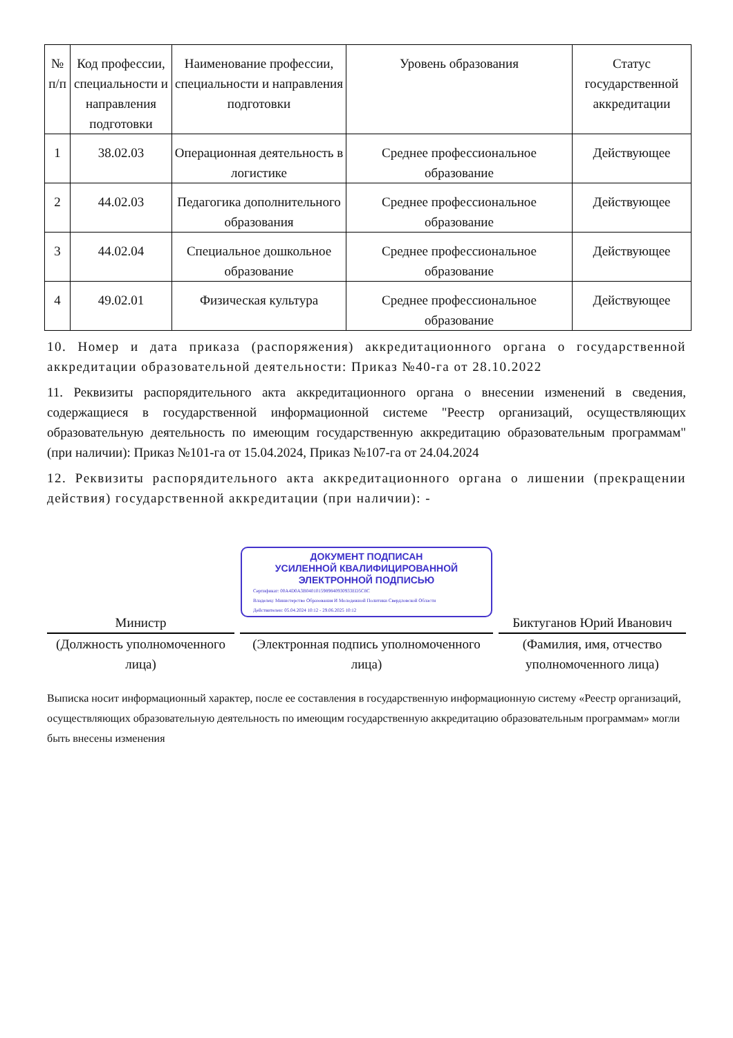| № п/п | Код профессии, специальности и направления подготовки | Наименование профессии, специальности и направления подготовки | Уровень образования | Статус государственной аккредитации |
| --- | --- | --- | --- | --- |
| 1 | 38.02.03 | Операционная деятельность в логистике | Среднее профессиональное образование | Действующее |
| 2 | 44.02.03 | Педагогика дополнительного образования | Среднее профессиональное образование | Действующее |
| 3 | 44.02.04 | Специальное дошкольное образование | Среднее профессиональное образование | Действующее |
| 4 | 49.02.01 | Физическая культура | Среднее профессиональное образование | Действующее |
10. Номер и дата приказа (распоряжения) аккредитационного органа о государственной аккредитации образовательной деятельности: Приказ №40-га от 28.10.2022
11. Реквизиты распорядительного акта аккредитационного органа о внесении изменений в сведения, содержащиеся в государственной информационной системе "Реестр организаций, осуществляющих образовательную деятельность по имеющим государственную аккредитацию образовательным программам" (при наличии): Приказ №101-га от 15.04.2024, Приказ №107-га от 24.04.2024
12. Реквизиты распорядительного акта аккредитационного органа о лишении (прекращении действия) государственной аккредитации (при наличии): -
Министр
(Должность уполномоченного лица)
ДОКУМЕНТ ПОДПИСАН
УСИЛЕННОЙ КВАЛИФИЦИРОВАННОЙ
ЭЛЕКТРОННОЙ ПОДПИСЬЮ
Сертификат: 00A4D0A3B0401015989840930933ED5C8C
Владелец: Министерство Образования И Молодежной Политики Свердловской Области
Действителен: 05.04.2024 10:12 - 29.06.2025 10:12
(Электронная подпись уполномоченного лица)
Биктуганов Юрий Иванович
(Фамилия, имя, отчество уполномоченного лица)
Выписка носит информационный характер, после ее составления в государственную информационную систему «Реестр организаций, осуществляющих образовательную деятельность по имеющим государственную аккредитацию образовательным программам» могли быть внесены изменения